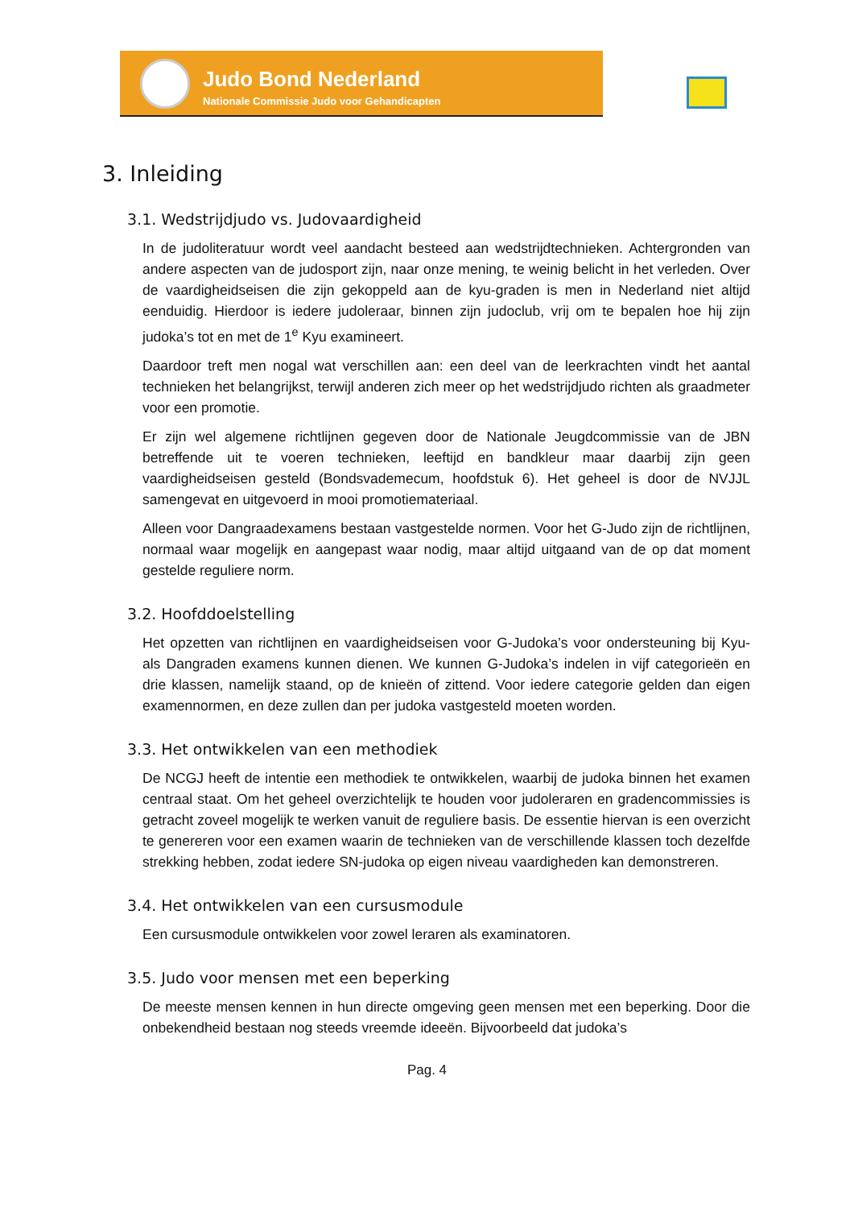Judo Bond Nederland
Nationale Commissie Judo voor Gehandicapten
3. Inleiding
3.1. Wedstrijdjudo vs. Judovaardigheid
In de judoliteratuur wordt veel aandacht besteed aan wedstrijdtechnieken. Achtergronden van andere aspecten van de judosport zijn, naar onze mening, te weinig belicht in het verleden. Over de vaardigheidseisen die zijn gekoppeld aan de kyu-graden is men in Nederland niet altijd eenduidig. Hierdoor is iedere judoleraar, binnen zijn judoclub, vrij om te bepalen hoe hij zijn judoka’s tot en met de 1<sup>e</sup> Kyu examineert.
Daardoor treft men nogal wat verschillen aan: een deel van de leerkrachten vindt het aantal technieken het belangrijkst, terwijl anderen zich meer op het wedstrijdjudo richten als graadmeter voor een promotie.
Er zijn wel algemene richtlijnen gegeven door de Nationale Jeugdcommissie van de JBN betreffende uit te voeren technieken, leeftijd en bandkleur maar daarbij zijn geen vaardigheidseisen gesteld (Bondsvademecum, hoofdstuk 6). Het geheel is door de NVJJL samengevat en uitgevoerd in mooi promotiemateriaal.
Alleen voor Dangraadexamens bestaan vastgestelde normen. Voor het G-Judo zijn de richtlijnen, normaal waar mogelijk en aangepast waar nodig, maar altijd uitgaand van de op dat moment gestelde reguliere norm.
3.2. Hoofddoelstelling
Het opzetten van richtlijnen en vaardigheidseisen voor G-Judoka’s voor ondersteuning bij Kyu- als Dangraden examens kunnen dienen. We kunnen G-Judoka’s indelen in vijf categorieën en drie klassen, namelijk staand, op de knieën of zittend. Voor iedere categorie gelden dan eigen examennormen, en deze zullen dan per judoka vastgesteld moeten worden.
3.3. Het ontwikkelen van een methodiek
De NCGJ heeft de intentie een methodiek te ontwikkelen, waarbij de judoka binnen het examen centraal staat. Om het geheel overzichtelijk te houden voor judoleraren en gradencommissies is getracht zoveel mogelijk te werken vanuit de reguliere basis. De essentie hiervan is een overzicht te genereren voor een examen waarin de technieken van de verschillende klassen toch dezelfde strekking hebben, zodat iedere SN-judoka op eigen niveau vaardigheden kan demonstreren.
3.4. Het ontwikkelen van een cursusmodule
Een cursusmodule ontwikkelen voor zowel leraren als examinatoren.
3.5. Judo voor mensen met een beperking
De meeste mensen kennen in hun directe omgeving geen mensen met een beperking. Door die onbekendheid bestaan nog steeds vreemde ideeën. Bijvoorbeeld dat judoka’s
Pag. 4